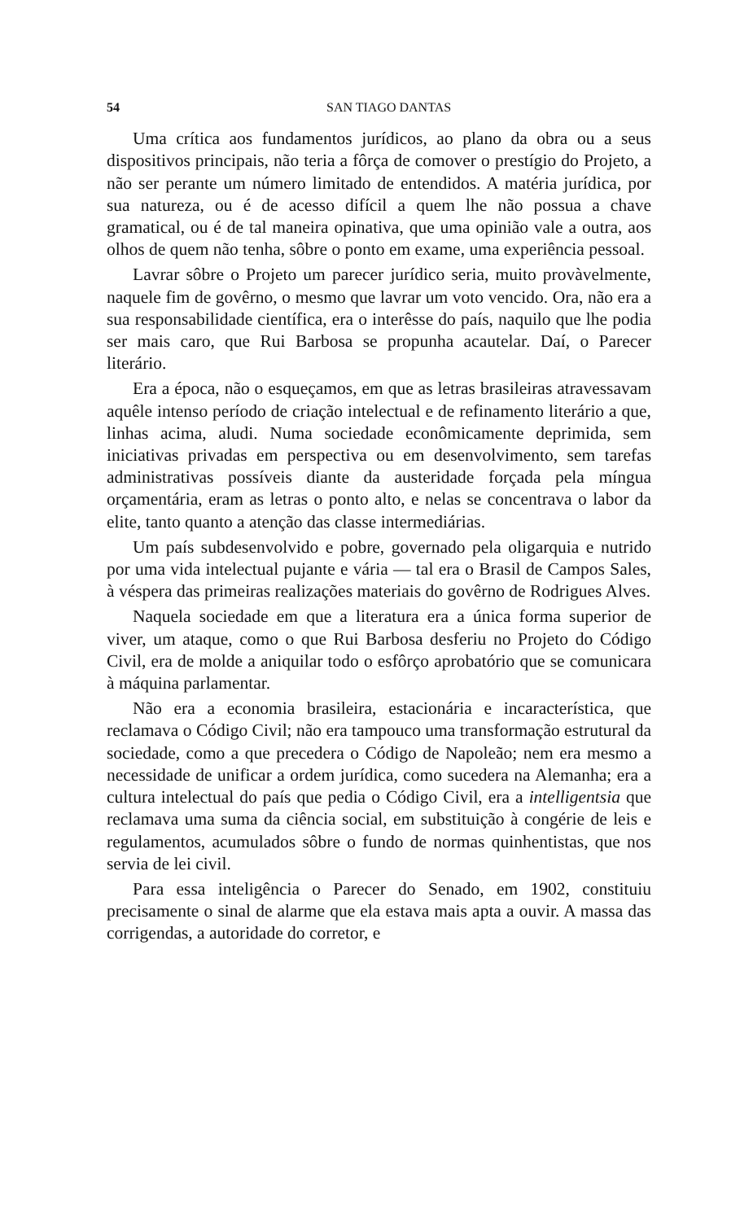54 SAN TIAGO DANTAS
Uma crítica aos fundamentos jurídicos, ao plano da obra ou a seus dispositivos principais, não teria a fôrça de comover o prestígio do Projeto, a não ser perante um número limitado de entendidos. A matéria jurídica, por sua natureza, ou é de acesso difícil a quem lhe não possua a chave gramatical, ou é de tal maneira opinativa, que uma opinião vale a outra, aos olhos de quem não tenha, sôbre o ponto em exame, uma experiência pessoal.
Lavrar sôbre o Projeto um parecer jurídico seria, muito provàvelmente, naquele fim de govêrno, o mesmo que lavrar um voto vencido. Ora, não era a sua responsabilidade científica, era o interêsse do país, naquilo que lhe podia ser mais caro, que Rui Barbosa se propunha acautelar. Daí, o Parecer literário.
Era a época, não o esqueçamos, em que as letras brasileiras atravessavam aquêle intenso período de criação intelectual e de refinamento literário a que, linhas acima, aludi. Numa sociedade econômicamente deprimida, sem iniciativas privadas em perspectiva ou em desenvolvimento, sem tarefas administrativas possíveis diante da austeridade forçada pela míngua orçamentária, eram as letras o ponto alto, e nelas se concentrava o labor da elite, tanto quanto a atenção das classe intermediárias.
Um país subdesenvolvido e pobre, governado pela oligarquia e nutrido por uma vida intelectual pujante e vária — tal era o Brasil de Campos Sales, à véspera das primeiras realizações materiais do govêrno de Rodrigues Alves.
Naquela sociedade em que a literatura era a única forma superior de viver, um ataque, como o que Rui Barbosa desferiu no Projeto do Código Civil, era de molde a aniquilar todo o esfôrço aprobatório que se comunicara à máquina parlamentar.
Não era a economia brasileira, estacionária e incaracterística, que reclamava o Código Civil; não era tampouco uma transformação estrutural da sociedade, como a que precedera o Código de Napoleão; nem era mesmo a necessidade de unificar a ordem jurídica, como sucedera na Alemanha; era a cultura intelectual do país que pedia o Código Civil, era a intelligentsia que reclamava uma suma da ciência social, em substituição à congérie de leis e regulamentos, acumulados sôbre o fundo de normas quinhentistas, que nos servia de lei civil.
Para essa inteligência o Parecer do Senado, em 1902, constituiu precisamente o sinal de alarme que ela estava mais apta a ouvir. A massa das corrigendas, a autoridade do corretor, e